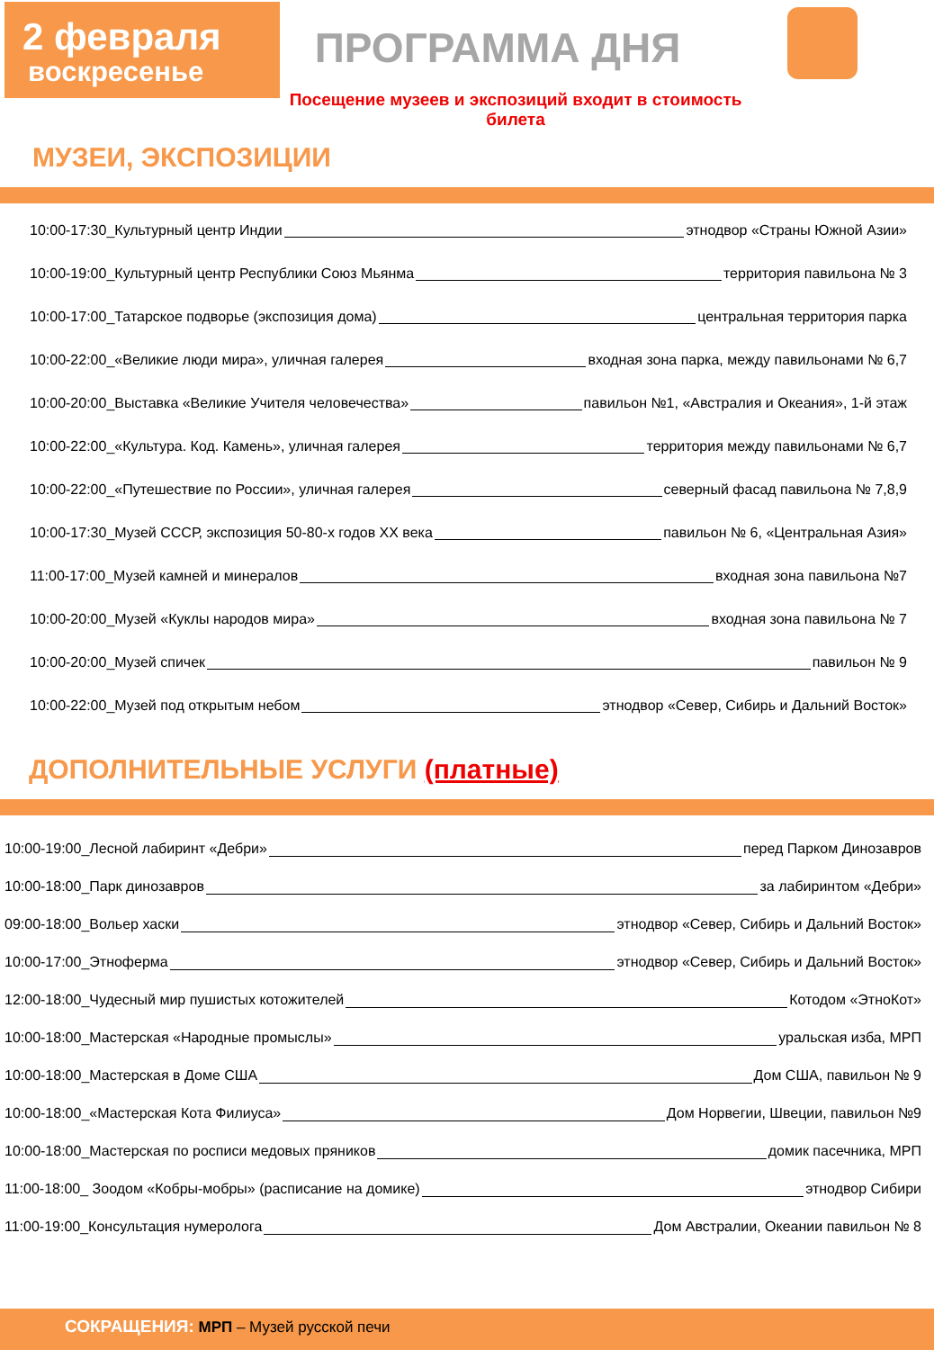2 февраля
воскресенье
ПРОГРАММА ДНЯ
Посещение музеев и экспозиций входит в стоимость билета
МУЗЕИ, ЭКСПОЗИЦИИ
10:00-17:30_Культурный центр Индии этнодвор «Страны Южной Азии»
10:00-19:00_Культурный центр Республики Союз Мьянма территория павильона № 3
10:00-17:00_Татарское подворье (экспозиция дома) центральная территория парка
10:00-22:00_«Великие люди мира», уличная галерея входная зона парка, между павильонами № 6,7
10:00-20:00_Выставка «Великие Учителя человечества» павильон №1, «Австралия и Океания», 1-й этаж
10:00-22:00_«Культура. Код. Камень», уличная галерея территория между павильонами № 6,7
10:00-22:00_«Путешествие по России», уличная галерея северный фасад павильона № 7,8,9
10:00-17:30_Музей СССР, экспозиция 50-80-х годов XX века павильон № 6, «Центральная Азия»
11:00-17:00_Музей камней и минералов входная зона павильона №7
10:00-20:00_Музей «Куклы народов мира» входная зона павильона № 7
10:00-20:00_Музей спичек павильон № 9
10:00-22:00_Музей под открытым небом этнодвор «Север, Сибирь и Дальний Восток»
ДОПОЛНИТЕЛЬНЫЕ УСЛУГИ (платные)
10:00-19:00_Лесной лабиринт «Дебри» перед Парком Динозавров
10:00-18:00_Парк динозавров за лабиринтом «Дебри»
09:00-18:00_Вольер хаски этнодвор «Север, Сибирь и Дальний Восток»
10:00-17:00_Этноферма этнодвор «Север, Сибирь и Дальний Восток»
12:00-18:00_Чудесный мир пушистых котожителей Котодом «ЭтноКот»
10:00-18:00_Мастерская «Народные промыслы» уральская изба, МРП
10:00-18:00_Мастерская в Доме США Дом США, павильон № 9
10:00-18:00_«Мастерская Кота Филиуса» Дом Норвегии, Швеции, павильон №9
10:00-18:00_Мастерская по росписи медовых пряников домик пасечника, МРП
11:00-18:00_ Зоодом «Кобры-мобры» (расписание на домике) этнодвор Сибири
11:00-19:00_Консультация нумеролога Дом Австралии, Океании павильон № 8
СОКРАЩЕНИЯ: МРП – Музей русской печи